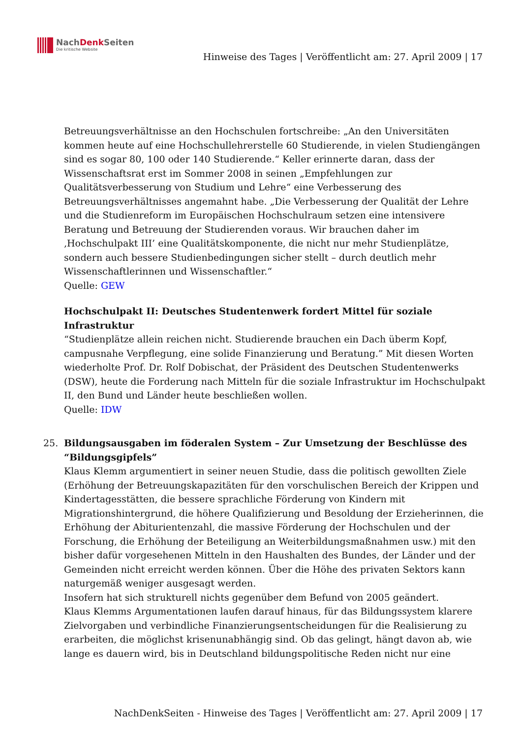NachDenk Seiten
Die kritische Website
Hinweise des Tages | Veröffentlicht am: 27. April 2009 | 17
Betreuungsverhältnisse an den Hochschulen fortschreibe: „An den Universitäten kommen heute auf eine Hochschullehrerstelle 60 Studierende, in vielen Studiengängen sind es sogar 80, 100 oder 140 Studierende.“ Keller erinnerte daran, dass der Wissenschaftsrat erst im Sommer 2008 in seinen „Empfehlungen zur Qualitätsverbesserung von Studium und Lehre“ eine Verbesserung des Betreuungsverhältnisses angemahnt habe. „Die Verbesserung der Qualität der Lehre und die Studienreform im Europäischen Hochschulraum setzen eine intensivere Beratung und Betreuung der Studierenden voraus. Wir brauchen daher im ‚Hochschulpakt III’ eine Qualitätskomponente, die nicht nur mehr Studienplätze, sondern auch bessere Studienbedingungen sicher stellt – durch deutlich mehr Wissenschaftlerinnen und Wissenschaftler.“
Quelle: GEW
Hochschulpakt II: Deutsches Studentenwerk fordert Mittel für soziale Infrastruktur
“Studienplätze allein reichen nicht. Studierende brauchen ein Dach überm Kopf, campusnahe Verpflegung, eine solide Finanzierung und Beratung.” Mit diesen Worten wiederholte Prof. Dr. Rolf Dobischat, der Präsident des Deutschen Studentenwerks (DSW), heute die Forderung nach Mitteln für die soziale Infrastruktur im Hochschulpakt II, den Bund und Länder heute beschließen wollen.
Quelle: IDW
25. Bildungsausgaben im föderalen System – Zur Umsetzung der Beschlüsse des “Bildungsgipfels”
Klaus Klemm argumentiert in seiner neuen Studie, dass die politisch gewollten Ziele (Erhöhung der Betreuungskapazitäten für den vorschulischen Bereich der Krippen und Kindertagesstätten, die bessere sprachliche Förderung von Kindern mit Migrationshintergrund, die höhere Qualifizierung und Besoldung der Erzieherinnen, die Erhöhung der Abiturientenzahl, die massive Förderung der Hochschulen und der Forschung, die Erhöhung der Beteiligung an Weiterbildungsmaßnahmen usw.) mit den bisher dafür vorgesehenen Mitteln in den Haushalten des Bundes, der Länder und der Gemeinden nicht erreicht werden können. Über die Höhe des privaten Sektors kann naturgemäß weniger ausgesagt werden.
Insofern hat sich strukturell nichts gegenüber dem Befund von 2005 geändert.
Klaus Klemms Argumentationen laufen darauf hinaus, für das Bildungssystem klarere Zielvorgaben und verbindliche Finanzierungsentscheidungen für die Realisierung zu erarbeiten, die möglichst krisenunabhängig sind. Ob das gelingt, hängt davon ab, wie lange es dauern wird, bis in Deutschland bildungspolitische Reden nicht nur eine
NachDenkSeiten - Hinweise des Tages | Veröffentlicht am: 27. April 2009 | 17